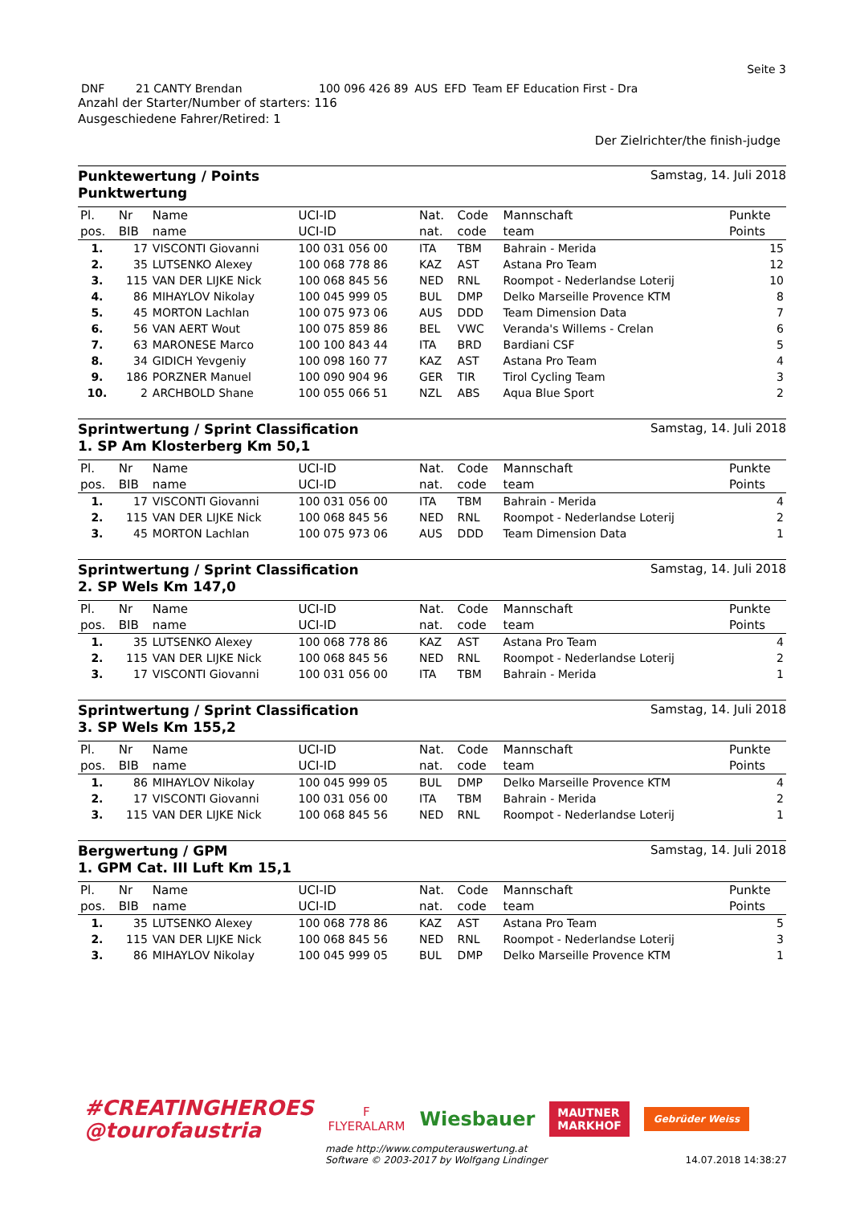Seite 3
| DNF | 21 CANTY Brendan | 100 096 426 89 | AUS | EFD | Team EF Education First - Dra |
Anzahl der Starter/Number of starters: 116
Ausgeschiedene Fahrer/Retired: 1
Der Zielrichter/the finish-judge
Punktewertung / Points
Punktwertung
Samstag, 14. Juli 2018
| Pl. | Nr | Name | UCI-ID | Nat. | Code | Mannschaft | Punkte |
| --- | --- | --- | --- | --- | --- | --- | --- |
| pos. | BIB | name | UCI-ID | nat. | code | team | Points |
| 1. | 17 | VISCONTI Giovanni | 100 031 056 00 | ITA | TBM | Bahrain - Merida | 15 |
| 2. | 35 | LUTSENKO Alexey | 100 068 778 86 | KAZ | AST | Astana Pro Team | 12 |
| 3. | 115 | VAN DER LIJKE Nick | 100 068 845 56 | NED | RNL | Roompot - Nederlandse Loterij | 10 |
| 4. | 86 | MIHAYLOV Nikolay | 100 045 999 05 | BUL | DMP | Delko Marseille Provence KTM | 8 |
| 5. | 45 | MORTON Lachlan | 100 075 973 06 | AUS | DDD | Team Dimension Data | 7 |
| 6. | 56 | VAN AERT Wout | 100 075 859 86 | BEL | VWC | Veranda's Willems - Crelan | 6 |
| 7. | 63 | MARONESE Marco | 100 100 843 44 | ITA | BRD | Bardiani CSF | 5 |
| 8. | 34 | GIDICH Yevgeniy | 100 098 160 77 | KAZ | AST | Astana Pro Team | 4 |
| 9. | 186 | PORZNER Manuel | 100 090 904 96 | GER | TIR | Tirol Cycling Team | 3 |
| 10. | 2 | ARCHBOLD Shane | 100 055 066 51 | NZL | ABS | Aqua Blue Sport | 2 |
Sprintwertung / Sprint Classification
1. SP Am Klosterberg Km 50,1
Samstag, 14. Juli 2018
| Pl. | Nr | Name | UCI-ID | Nat. | Code | Mannschaft | Punkte |
| --- | --- | --- | --- | --- | --- | --- | --- |
| pos. | BIB | name | UCI-ID | nat. | code | team | Points |
| 1. | 17 | VISCONTI Giovanni | 100 031 056 00 | ITA | TBM | Bahrain - Merida | 4 |
| 2. | 115 | VAN DER LIJKE Nick | 100 068 845 56 | NED | RNL | Roompot - Nederlandse Loterij | 2 |
| 3. | 45 | MORTON Lachlan | 100 075 973 06 | AUS | DDD | Team Dimension Data | 1 |
Sprintwertung / Sprint Classification
2. SP Wels Km 147,0
Samstag, 14. Juli 2018
| Pl. | Nr | Name | UCI-ID | Nat. | Code | Mannschaft | Punkte |
| --- | --- | --- | --- | --- | --- | --- | --- |
| pos. | BIB | name | UCI-ID | nat. | code | team | Points |
| 1. | 35 | LUTSENKO Alexey | 100 068 778 86 | KAZ | AST | Astana Pro Team | 4 |
| 2. | 115 | VAN DER LIJKE Nick | 100 068 845 56 | NED | RNL | Roompot - Nederlandse Loterij | 2 |
| 3. | 17 | VISCONTI Giovanni | 100 031 056 00 | ITA | TBM | Bahrain - Merida | 1 |
Sprintwertung / Sprint Classification
3. SP Wels Km 155,2
Samstag, 14. Juli 2018
| Pl. | Nr | Name | UCI-ID | Nat. | Code | Mannschaft | Punkte |
| --- | --- | --- | --- | --- | --- | --- | --- |
| pos. | BIB | name | UCI-ID | nat. | code | team | Points |
| 1. | 86 | MIHAYLOV Nikolay | 100 045 999 05 | BUL | DMP | Delko Marseille Provence KTM | 4 |
| 2. | 17 | VISCONTI Giovanni | 100 031 056 00 | ITA | TBM | Bahrain - Merida | 2 |
| 3. | 115 | VAN DER LIJKE Nick | 100 068 845 56 | NED | RNL | Roompot - Nederlandse Loterij | 1 |
Bergwertung / GPM
1. GPM Cat. III Luft Km 15,1
Samstag, 14. Juli 2018
| Pl. | Nr | Name | UCI-ID | Nat. | Code | Mannschaft | Punkte |
| --- | --- | --- | --- | --- | --- | --- | --- |
| pos. | BIB | name | UCI-ID | nat. | code | team | Points |
| 1. | 35 | LUTSENKO Alexey | 100 068 778 86 | KAZ | AST | Astana Pro Team | 5 |
| 2. | 115 | VAN DER LIJKE Nick | 100 068 845 56 | NED | RNL | Roompot - Nederlandse Loterij | 3 |
| 3. | 86 | MIHAYLOV Nikolay | 100 045 999 05 | BUL | DMP | Delko Marseille Provence KTM | 1 |
#CREATINGHEROES
@tourofaustria
F
FLYERALARM
Wiesbauer
MAUTNER
MARKHOF
Gebrüder Weiss
made http://www.computerauswertung.at
Software © 2003-2017 by Wolfgang Lindinger 14.07.2018 14:38:27